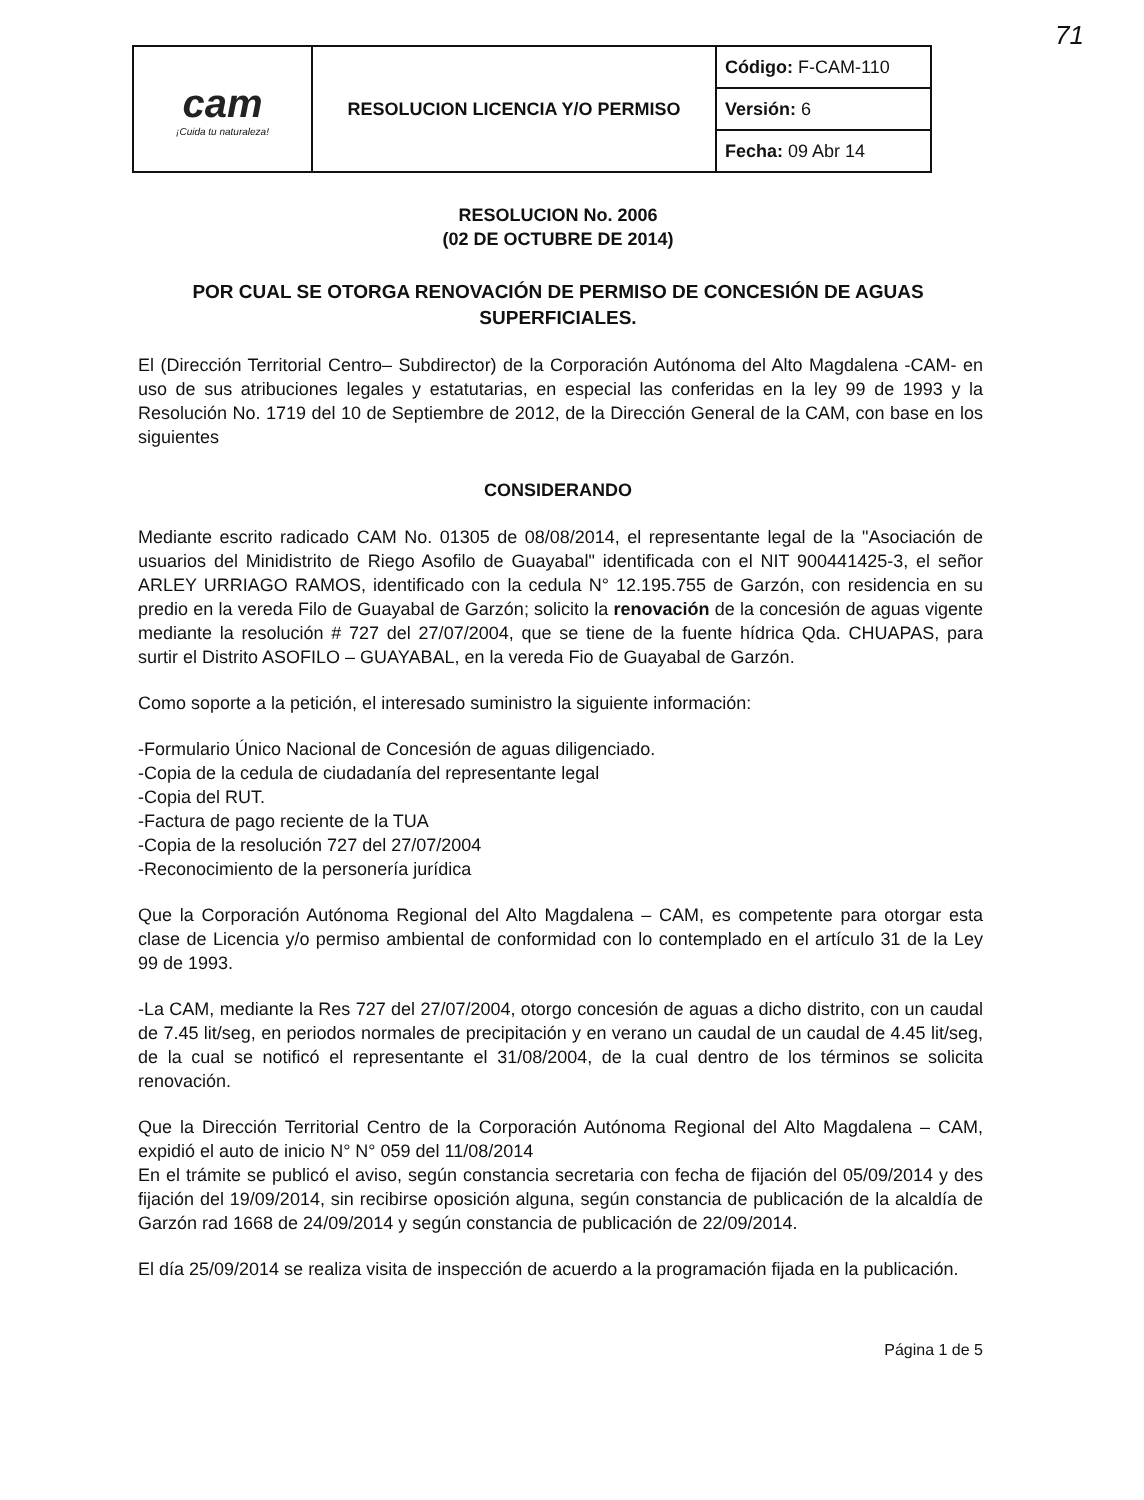71
| cam ¡Cuida tu naturaleza! | RESOLUCION LICENCIA Y/O PERMISO | Código: F-CAM-110 |
| | | Versión: 6 |
| | | Fecha: 09 Abr 14 |
RESOLUCION No. 2006
(02 DE OCTUBRE DE 2014)
POR CUAL SE OTORGA RENOVACIÓN DE PERMISO DE CONCESIÓN DE AGUAS SUPERFICIALES.
El (Dirección Territorial Centro– Subdirector) de la Corporación Autónoma del Alto Magdalena -CAM- en uso de sus atribuciones legales y estatutarias, en especial las conferidas en la ley 99 de 1993 y la Resolución No. 1719 del 10 de Septiembre de 2012, de la Dirección General de la CAM, con base en los siguientes
CONSIDERANDO
Mediante escrito radicado CAM No. 01305 de 08/08/2014, el representante legal de la "Asociación de usuarios del Minidistrito de Riego Asofilo de Guayabal" identificada con el NIT 900441425-3, el señor ARLEY URRIAGO RAMOS, identificado con la cedula N° 12.195.755 de Garzón, con residencia en su predio en la vereda Filo de Guayabal de Garzón; solicito la renovación de la concesión de aguas vigente mediante la resolución # 727 del 27/07/2004, que se tiene de la fuente hídrica Qda. CHUAPAS, para surtir el Distrito ASOFILO – GUAYABAL, en la vereda Fio de Guayabal de Garzón.
Como soporte a la petición, el interesado suministro la siguiente información:
-Formulario Único Nacional de Concesión de aguas diligenciado.
-Copia de la cedula de ciudadanía del representante legal
-Copia del RUT.
-Factura de pago reciente de la TUA
-Copia de la resolución 727 del 27/07/2004
-Reconocimiento de la personería jurídica
Que la Corporación Autónoma Regional del Alto Magdalena – CAM, es competente para otorgar esta clase de Licencia y/o permiso ambiental de conformidad con lo contemplado en el artículo 31 de la Ley 99 de 1993.
-La CAM, mediante la Res 727 del 27/07/2004, otorgo concesión de aguas a dicho distrito, con un caudal de 7.45 lit/seg, en periodos normales de precipitación y en verano un caudal de un caudal de 4.45 lit/seg, de la cual se notificó el representante el 31/08/2004, de la cual dentro de los términos se solicita renovación.
Que la Dirección Territorial Centro de la Corporación Autónoma Regional del Alto Magdalena – CAM, expidió el auto de inicio N° N° 059 del 11/08/2014
En el trámite se publicó el aviso, según constancia secretaria con fecha de fijación del 05/09/2014 y des fijación del 19/09/2014, sin recibirse oposición alguna, según constancia de publicación de la alcaldía de Garzón rad 1668 de 24/09/2014 y según constancia de publicación de 22/09/2014.
El día 25/09/2014 se realiza visita de inspección de acuerdo a la programación fijada en la publicación.
Página 1 de 5